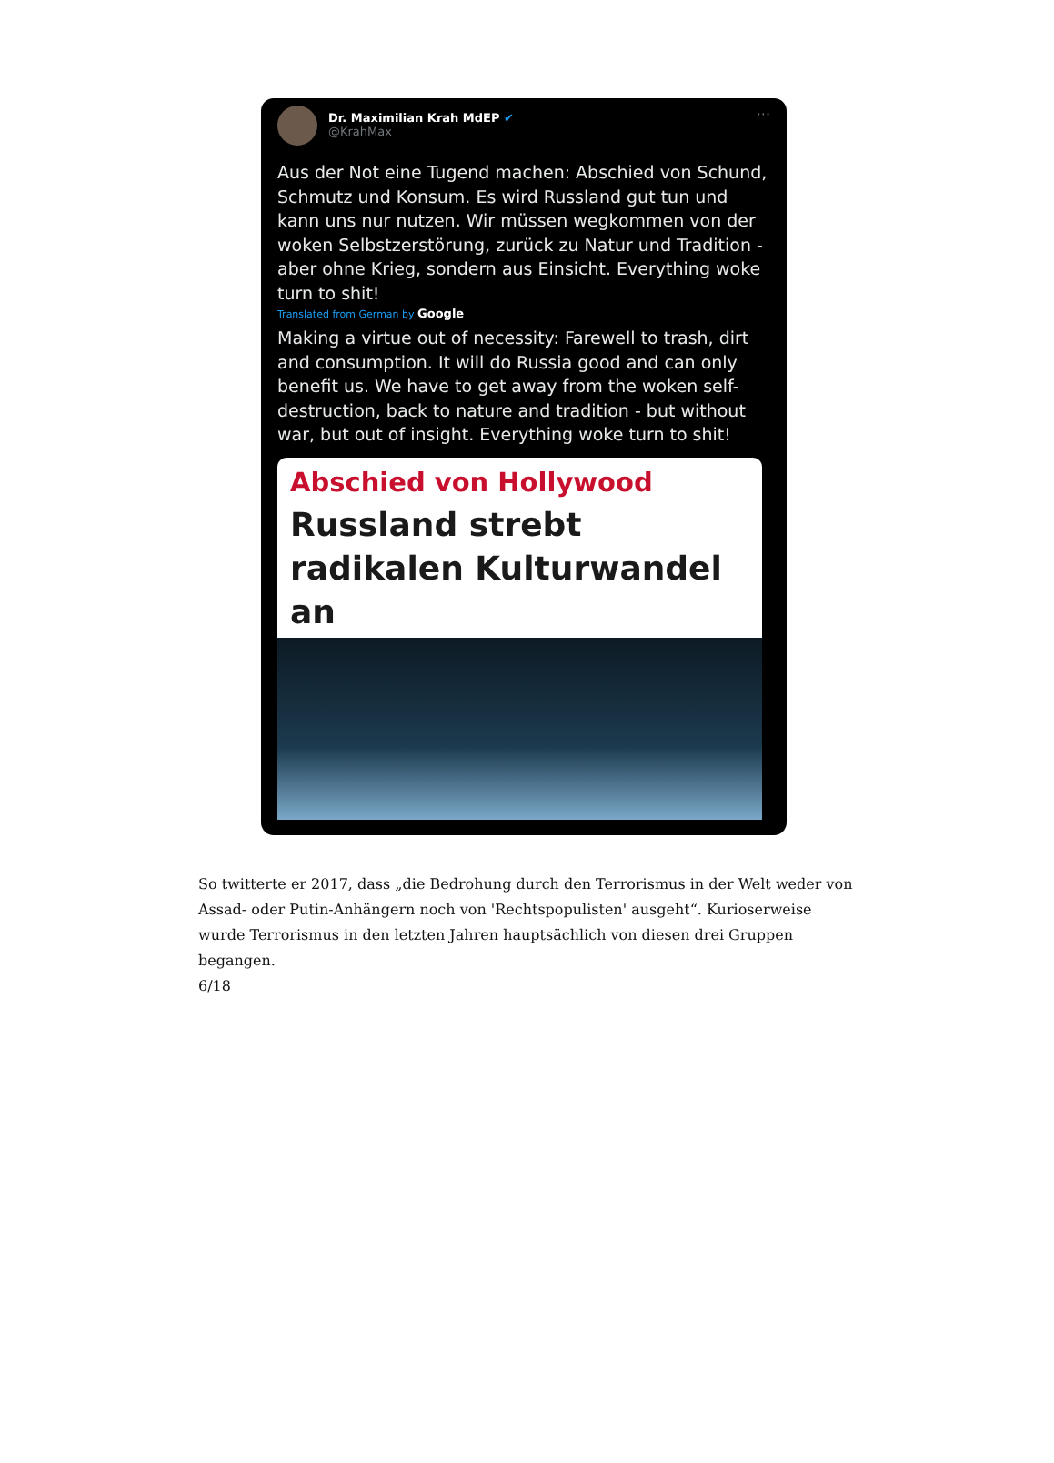Dr. Maximilian Krah MdEP ✔
@KrahMax
···
Aus der Not eine Tugend machen: Abschied von Schund, Schmutz und Konsum. Es wird Russland gut tun und kann uns nur nutzen. Wir müssen wegkommen von der woken Selbstzerstörung, zurück zu Natur und Tradition - aber ohne Krieg, sondern aus Einsicht. Everything woke turn to shit!
Translated from German by Google
Making a virtue out of necessity: Farewell to trash, dirt and consumption. It will do Russia good and can only benefit us. We have to get away from the woken self-destruction, back to nature and tradition - but without war, but out of insight. Everything woke turn to shit!
Abschied von Hollywood
Russland strebt radikalen Kulturwandel an
So twitterte er 2017, dass „die Bedrohung durch den Terrorismus in der Welt weder von Assad- oder Putin-Anhängern noch von 'Rechtspopulisten' ausgeht“. Kurioserweise wurde Terrorismus in den letzten Jahren hauptsächlich von diesen drei Gruppen begangen.
6/18